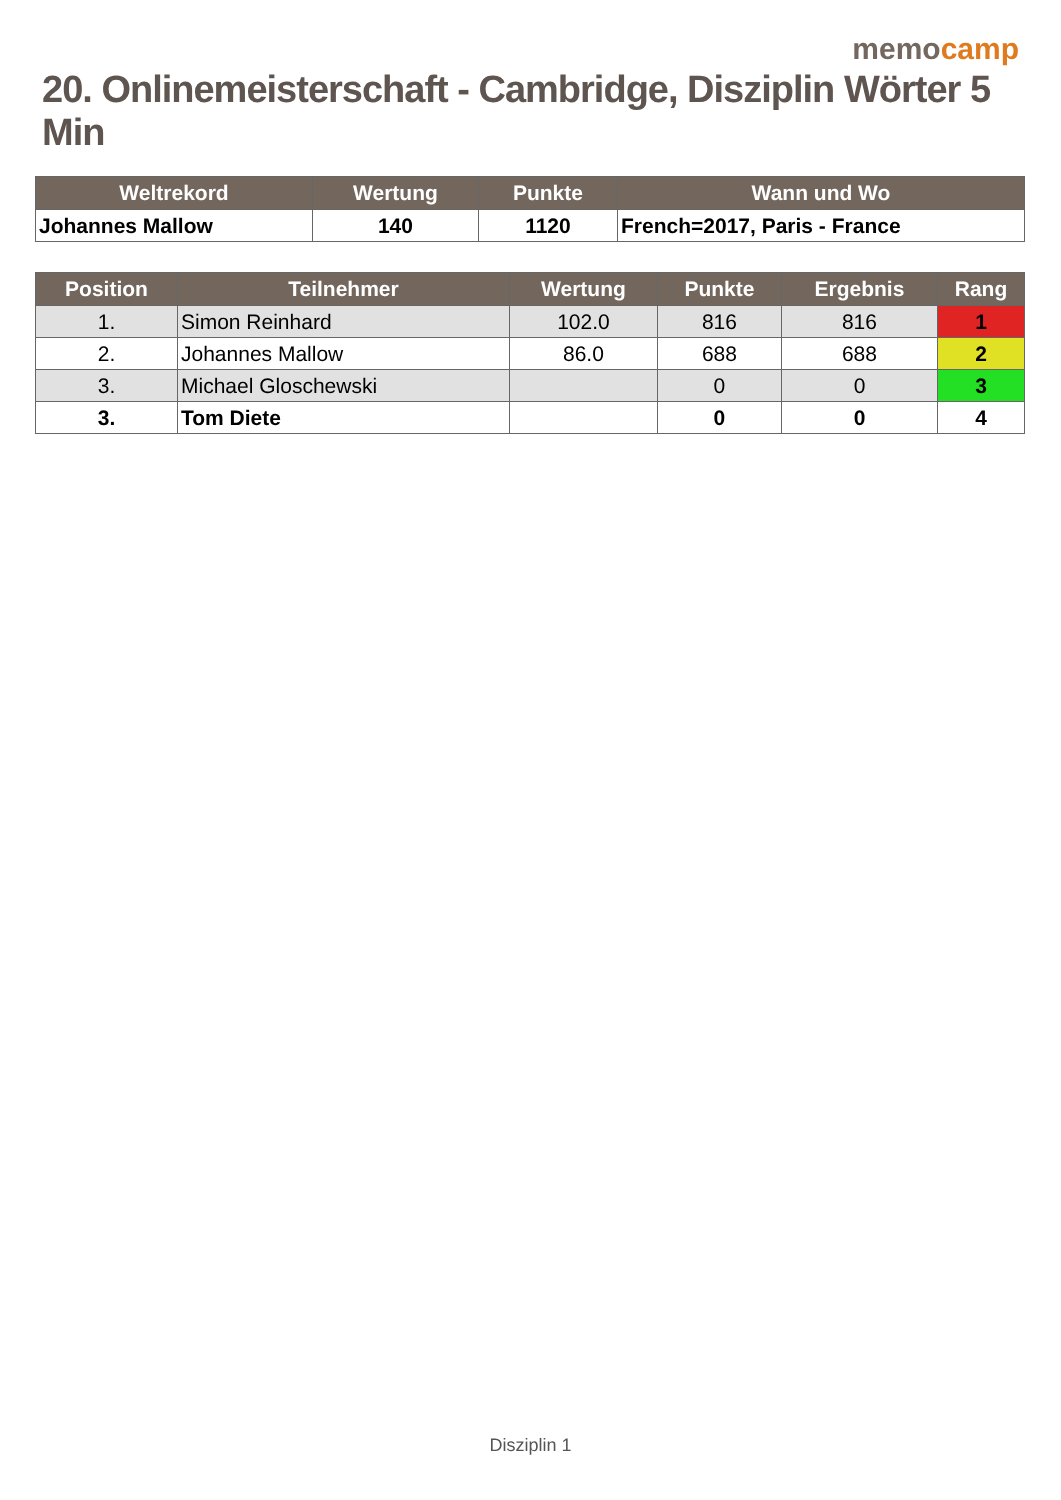memocamp
20. Onlinemeisterschaft - Cambridge, Disziplin Wörter 5 Min
| Weltrekord | Wertung | Punkte | Wann und Wo |
| --- | --- | --- | --- |
| Johannes Mallow | 140 | 1120 | French=2017, Paris - France |
| Position | Teilnehmer | Wertung | Punkte | Ergebnis | Rang |
| --- | --- | --- | --- | --- | --- |
| 1. | Simon Reinhard | 102.0 | 816 | 816 | 1 |
| 2. | Johannes Mallow | 86.0 | 688 | 688 | 2 |
| 3. | Michael Gloschewski | | 0 | 0 | 3 |
| 3. | Tom Diete | | 0 | 0 | 4 |
Disziplin 1